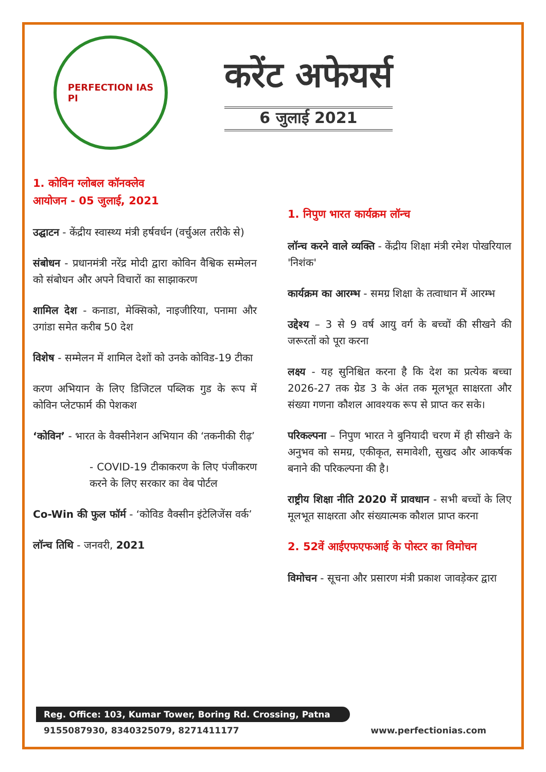PERFECTION IAS
PI
करेंट अफेयर्स
6 जुलाई 2021
1. कोविन ग्लोबल कॉनक्लेव
आयोजन - 05 जुलाई, 2021
उद्घाटन - केंद्रीय स्वास्थ्य मंत्री हर्षवर्धन (वर्चुअल तरीके से)
संबोधन - प्रधानमंत्री नरेंद्र मोदी द्वारा कोविन वैश्विक सम्मेलन को संबोधन और अपने विचारों का साझाकरण
शामिल देश - कनाडा, मेक्सिको, नाइजीरिया, पनामा और उगांडा समेत करीब 50 देश
विशेष - सम्मेलन में शामिल देशों को उनके कोविड-19 टीका
करण अभियान के लिए डिजिटल पब्लिक गुड के रूप में कोविन प्लेटफार्म की पेशकश
‘कोविन’ - भारत के वैक्सीनेशन अभियान की ‘तकनीकी रीढ़’
- COVID-19 टीकाकरण के लिए पंजीकरण करने के लिए सरकार का वेब पोर्टल
Co-Win की फुल फॉर्म - ‘कोविड वैक्सीन इंटेलिजेंस वर्क’
लॉन्च तिथि - जनवरी, 2021
1. निपुण भारत कार्यक्रम लॉन्च
लॉन्च करने वाले व्यक्ति - केंद्रीय शिक्षा मंत्री रमेश पोखरियाल 'निशंक'
कार्यक्रम का आरम्भ - समग्र शिक्षा के तत्वाधान में आरम्भ
उद्देश्य – 3 से 9 वर्ष आयु वर्ग के बच्चों की सीखने की जरूरतों को पूरा करना
लक्ष्य - यह सुनिश्चित करना है कि देश का प्रत्येक बच्चा 2026-27 तक ग्रेड 3 के अंत तक मूलभूत साक्षरता और संख्या गणना कौशल आवश्यक रूप से प्राप्त कर सके।
परिकल्पना – निपुण भारत ने बुनियादी चरण में ही सीखने के अनुभव को समग्र, एकीकृत, समावेशी, सुखद और आकर्षक बनाने की परिकल्पना की है।
राष्ट्रीय शिक्षा नीति 2020 में प्रावधान - सभी बच्चों के लिए मूलभूत साक्षरता और संख्यात्मक कौशल प्राप्त करना
2. 52वें आईएफएफआई के पोस्टर का विमोचन
विमोचन - सूचना और प्रसारण मंत्री प्रकाश जावड़ेकर द्वारा
Reg. Office: 103, Kumar Tower, Boring Rd. Crossing, Patna
9155087930, 8340325079, 8271411177 www.perfectionias.com